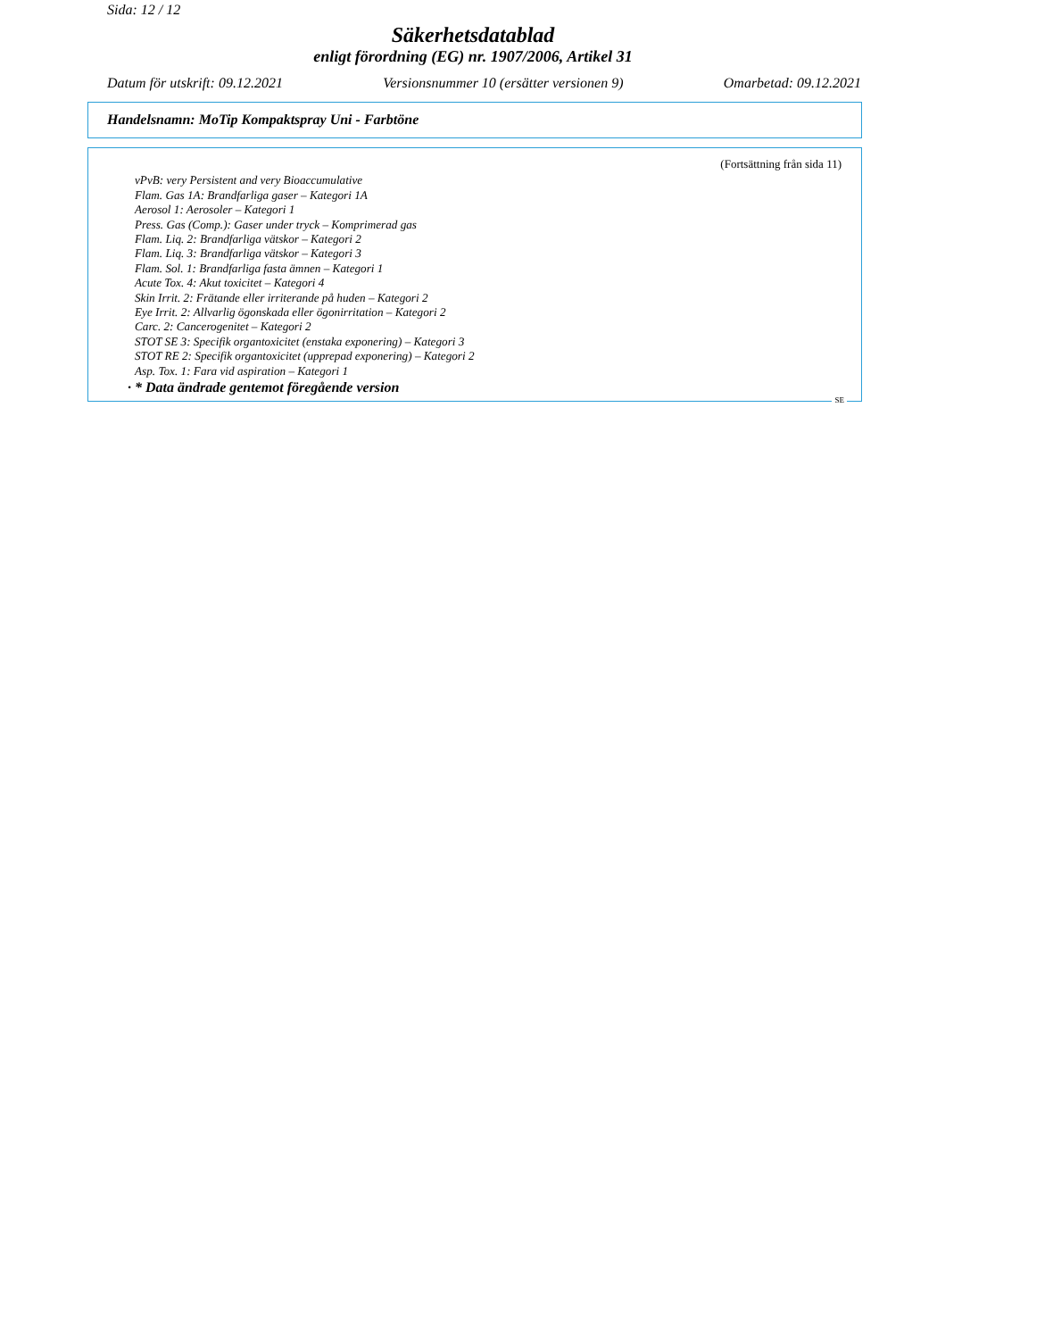Sida: 12 / 12
Säkerhetsdatablad
enligt förordning (EG) nr. 1907/2006, Artikel 31
Datum för utskrift: 09.12.2021 Versionsnummer 10 (ersätter versionen 9) Omarbetad: 09.12.2021
Handelsnamn: MoTip Kompaktspray Uni - Farbtöne
(Fortsättning från sida 11)
vPvB: very Persistent and very Bioaccumulative
Flam. Gas 1A: Brandfarliga gaser – Kategori 1A
Aerosol 1: Aerosoler – Kategori 1
Press. Gas (Comp.): Gaser under tryck – Komprimerad gas
Flam. Liq. 2: Brandfarliga vätskor – Kategori 2
Flam. Liq. 3: Brandfarliga vätskor – Kategori 3
Flam. Sol. 1: Brandfarliga fasta ämnen – Kategori 1
Acute Tox. 4: Akut toxicitet – Kategori 4
Skin Irrit. 2: Frätande eller irriterande på huden – Kategori 2
Eye Irrit. 2: Allvarlig ögonskada eller ögonirritation – Kategori 2
Carc. 2: Cancerogenitet – Kategori 2
STOT SE 3: Specifik organtoxicitet (enstaka exponering) – Kategori 3
STOT RE 2: Specifik organtoxicitet (upprepad exponering) – Kategori 2
Asp. Tox. 1: Fara vid aspiration – Kategori 1
· * Data ändrade gentemot föregående version
SE